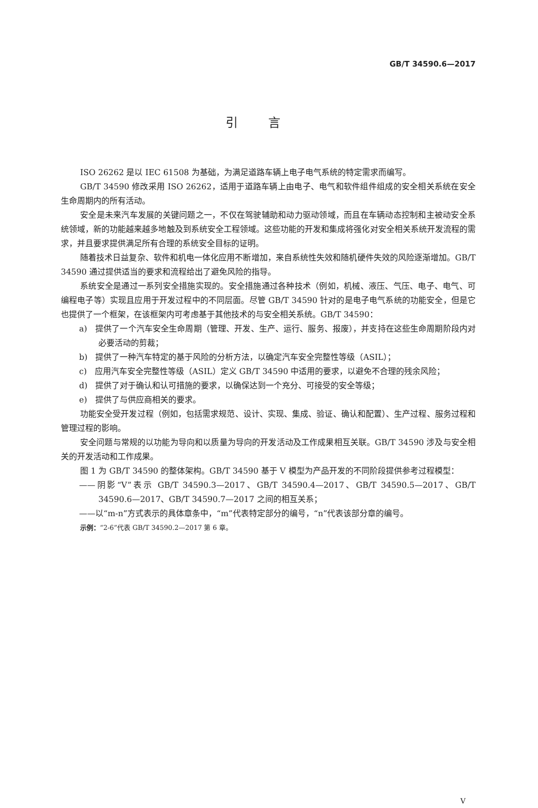GB/T 34590.6—2017
引言
ISO 26262 是以 IEC 61508 为基础，为满足道路车辆上电子电气系统的特定需求而编写。
GB/T 34590 修改采用 ISO 26262，适用于道路车辆上由电子、电气和软件组件组成的安全相关系统在安全生命周期内的所有活动。
安全是未来汽车发展的关键问题之一，不仅在驾驶辅助和动力驱动领域，而且在车辆动态控制和主被动安全系统领域，新的功能越来越多地触及到系统安全工程领域。这些功能的开发和集成将强化对安全相关系统开发流程的需求，并且要求提供满足所有合理的系统安全目标的证明。
随着技术日益复杂、软件和机电一体化应用不断增加，来自系统性失效和随机硬件失效的风险逐渐增加。GB/T 34590 通过提供适当的要求和流程给出了避免风险的指导。
系统安全是通过一系列安全措施实现的。安全措施通过各种技术（例如，机械、液压、气压、电子、电气、可编程电子等）实现且应用于开发过程中的不同层面。尽管 GB/T 34590 针对的是电子电气系统的功能安全，但是它也提供了一个框架，在该框架内可考虑基于其他技术的与安全相关系统。GB/T 34590：
a)　提供了一个汽车安全生命周期（管理、开发、生产、运行、服务、报废），并支持在这些生命周期阶段内对必要活动的剪裁；
b)　提供了一种汽车特定的基于风险的分析方法，以确定汽车安全完整性等级（ASIL）；
c)　应用汽车安全完整性等级（ASIL）定义 GB/T 34590 中适用的要求，以避免不合理的残余风险；
d)　提供了对于确认和认可措施的要求，以确保达到一个充分、可接受的安全等级；
e)　提供了与供应商相关的要求。
功能安全受开发过程（例如，包括需求规范、设计、实现、集成、验证、确认和配置）、生产过程、服务过程和管理过程的影响。
安全问题与常规的以功能为导向和以质量为导向的开发活动及工作成果相互关联。GB/T 34590 涉及与安全相关的开发活动和工作成果。
图 1 为 GB/T 34590 的整体架构。GB/T 34590 基于 V 模型为产品开发的不同阶段提供参考过程模型：
——阴影“V”表示 GB/T 34590.3—2017、GB/T 34590.4—2017、GB/T 34590.5—2017、GB/T 34590.6—2017、GB/T 34590.7—2017 之间的相互关系；
——以“m-n”方式表示的具体章条中，“m”代表特定部分的编号，“n”代表该部分章的编号。
示例：“2-6”代表 GB/T 34590.2—2017 第 6 章。
V